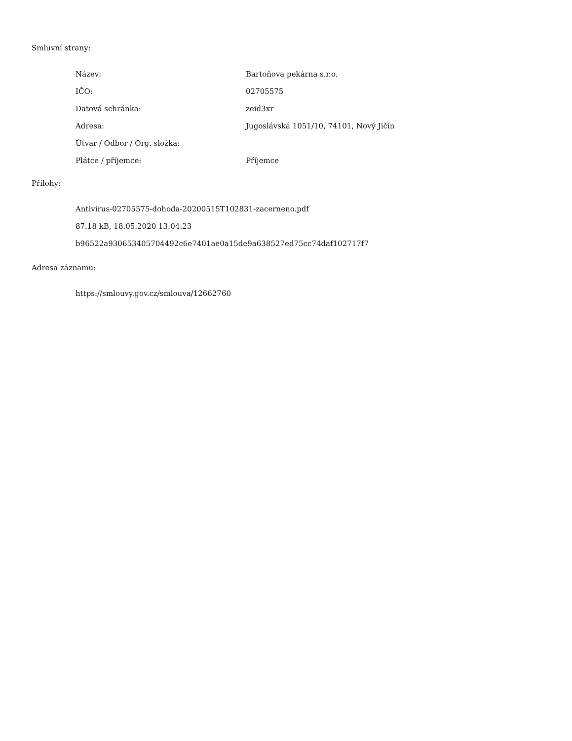Smluvní strany:
| Název: | Bartoňova pekárna s.r.o. |
| IČO: | 02705575 |
| Datová schránka: | zeid3xr |
| Adresa: | Jugoslávská 1051/10, 74101, Nový Jičín |
| Útvar / Odbor / Org. složka: | |
| Plátce / příjemce: | Příjemce |
Přílohy:
Antivirus-02705575-dohoda-20200515T102831-zacerneno.pdf
87.18 kB, 18.05.2020 13:04:23
b96522a930653405704492c6e7401ae0a15de9a638527ed75cc74daf102717f7
Adresa záznamu:
https://smlouvy.gov.cz/smlouva/12662760